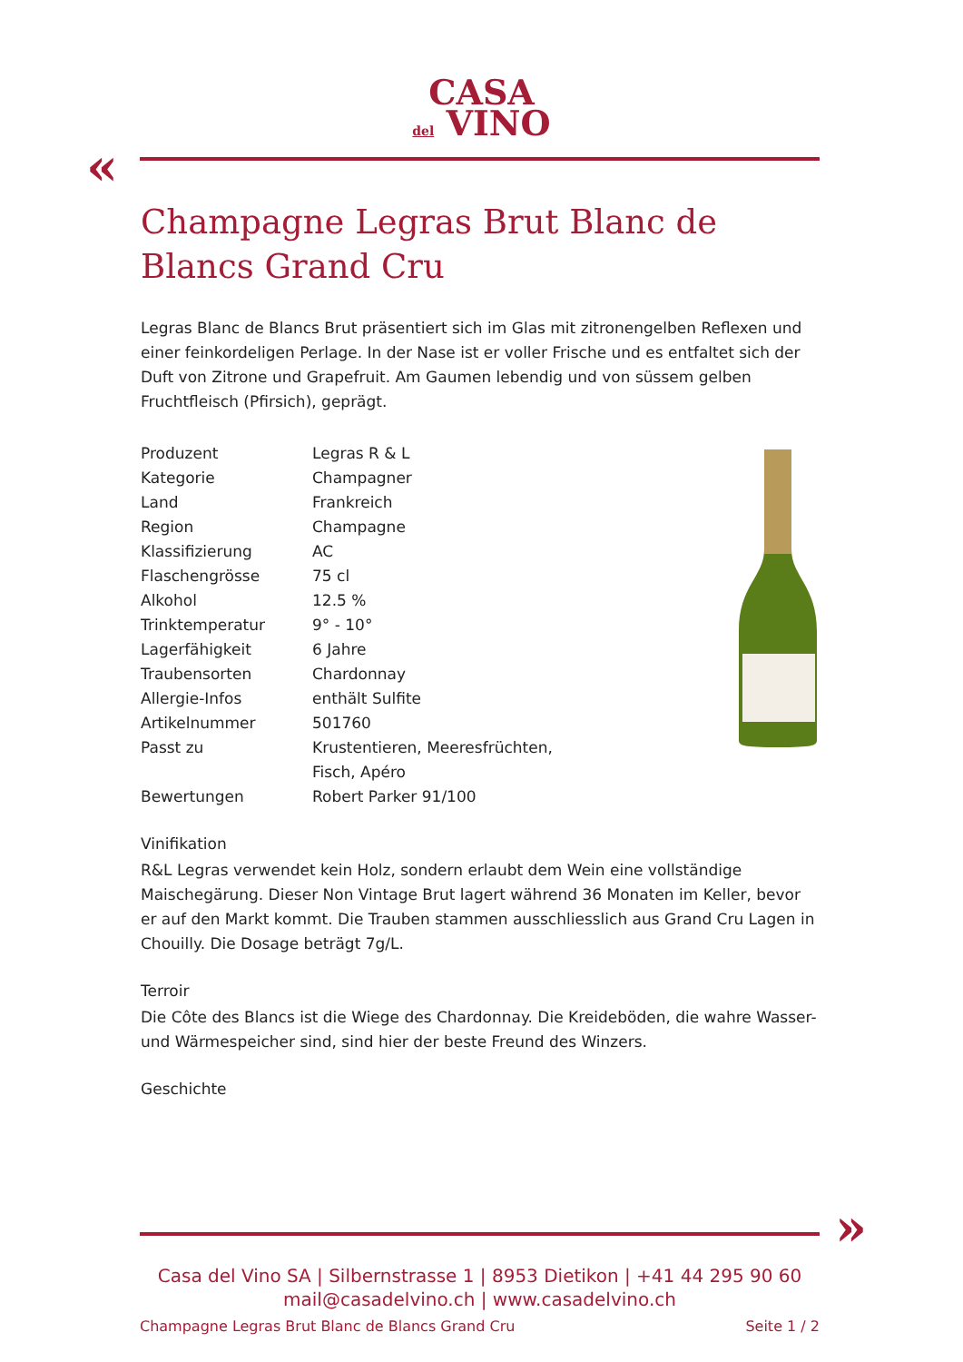CASA
del VINO
«
Champagne Legras Brut Blanc de Blancs Grand Cru
Legras Blanc de Blancs Brut präsentiert sich im Glas mit zitronengelben Reflexen und einer feinkordeligen Perlage. In der Nase ist er voller Frische und es entfaltet sich der Duft von Zitrone und Grapefruit. Am Gaumen lebendig und von süssem gelben Fruchtfleisch (Pfirsich), geprägt.
| Produzent | Legras R & L |
| Kategorie | Champagner |
| Land | Frankreich |
| Region | Champagne |
| Klassifizierung | AC |
| Flaschengrösse | 75 cl |
| Alkohol | 12.5 % |
| Trinktemperatur | 9° - 10° |
| Lagerfähigkeit | 6 Jahre |
| Traubensorten | Chardonnay |
| Allergie-Infos | enthält Sulfite |
| Artikelnummer | 501760 |
| Passt zu | Krustentieren, Meeresfrüchten, Fisch, Apéro |
| Bewertungen | Robert Parker 91/100 |
Vinifikation
R&L Legras verwendet kein Holz, sondern erlaubt dem Wein eine vollständige Maischegärung. Dieser Non Vintage Brut lagert während 36 Monaten im Keller, bevor er auf den Markt kommt. Die Trauben stammen ausschliesslich aus Grand Cru Lagen in Chouilly. Die Dosage beträgt 7g/L.
Terroir
Die Côte des Blancs ist die Wiege des Chardonnay. Die Kreideböden, die wahre Wasser- und Wärmespeicher sind, sind hier der beste Freund des Winzers.
Geschichte
»
Casa del Vino SA | Silbernstrasse 1 | 8953 Dietikon | +41 44 295 90 60
mail@casadelvino.ch | www.casadelvino.ch
Champagne Legras Brut Blanc de Blancs Grand Cru Seite 1 / 2